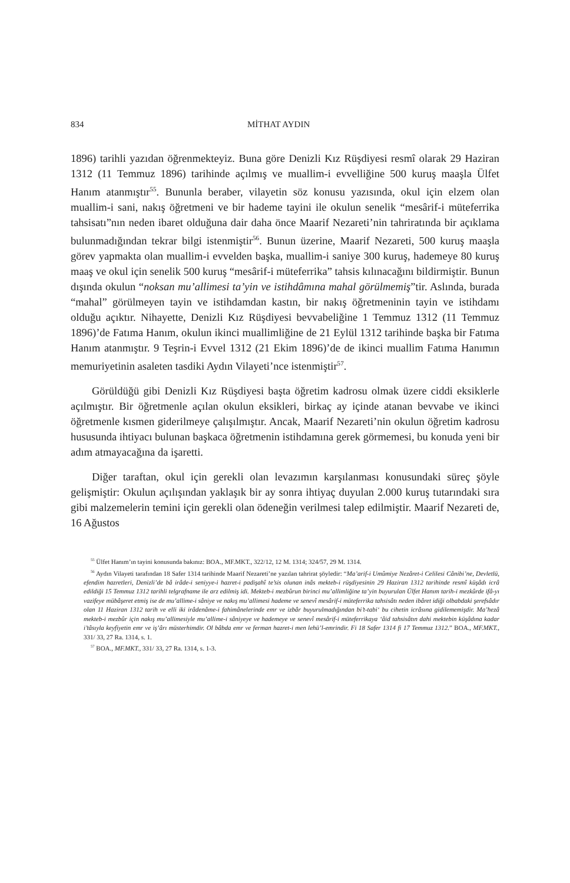834 MİTHAT AYDIN
1896) tarihli yazıdan öğrenmekteyiz. Buna göre Denizli Kız Rüşdiyesi resmî olarak 29 Haziran 1312 (11 Temmuz 1896) tarihinde açılmış ve muallim-i evvelliğine 500 kuruş maaşla Ülfet Hanım atanmıştır<sup>55</sup>. Bununla beraber, vilayetin söz konusu yazısında, okul için elzem olan muallim-i sani, nakış öğretmeni ve bir hademe tayini ile okulun senelik “mesârif-i müteferrika tahsisatı”nın neden ibaret olduğuna dair daha önce Maarif Nezareti’nin tahriratında bir açıklama bulunmadığından tekrar bilgi istenmiştir<sup>56</sup>. Bunun üzerine, Maarif Nezareti, 500 kuruş maaşla görev yapmakta olan muallim-i evvelden başka, muallim-i saniye 300 kuruş, hademeye 80 kuruş maaş ve okul için senelik 500 kuruş “mesârif-i müteferrika” tahsis kılınacağını bildirmiştir. Bunun dışında okulun “noksan mu’allimesi ta’yin ve istihdâmına mahal görülmemiş”tir. Aslında, burada “mahal” görülmeyen tayin ve istihdamdan kastın, bir nakış öğretmeninin tayin ve istihdamı olduğu açıktır. Nihayette, Denizli Kız Rüşdiyesi bevvabeliğine 1 Temmuz 1312 (11 Temmuz 1896)’de Fatıma Hanım, okulun ikinci muallimliğine de 21 Eylül 1312 tarihinde başka bir Fatıma Hanım atanmıştır. 9 Teşrin-i Evvel 1312 (21 Ekim 1896)’de de ikinci muallim Fatıma Hanımın memuriyetinin asaleten tasdiki Aydın Vilayeti’nce istenmiştir<sup>57</sup>.
Görüldüğü gibi Denizli Kız Rüşdiyesi başta öğretim kadrosu olmak üzere ciddi eksiklerle açılmıştır. Bir öğretmenle açılan okulun eksikleri, birkaç ay içinde atanan bevvabe ve ikinci öğretmenle kısmen giderilmeye çalışılmıştır. Ancak, Maarif Nezareti’nin okulun öğretim kadrosu hususunda ihtiyacı bulunan başkaca öğretmenin istihdamına gerek görmemesi, bu konuda yeni bir adım atmayacağına da işaretti.
Diğer taraftan, okul için gerekli olan levazımın karşılanması konusundaki süreç şöyle gelişmiştir: Okulun açılışından yaklaşık bir ay sonra ihtiyaç duyulan 2.000 kuruş tutarındaki sıra gibi malzemelerin temini için gerekli olan ödeneğin verilmesi talep edilmiştir. Maarif Nezareti de, 16 Ağustos
<sup>55</sup> Ülfet Hanım’ın tayini konusunda bakınız: BOA., MF.MKT., 322/12, 12 M. 1314; 324/57, 29 M. 1314.
<sup>56</sup> Aydın Vilayeti tarafından 18 Safer 1314 tarihinde Maarif Nezareti’ne yazılan tahrirat şöyledir: “Ma’arif-i Umûmiye Nezâret-i Celilesi Cânibi’ne, Devletlü, efendim hazretleri, Denizli’de bâ irâde-i seniyye-i hazret-i padişahî te’sis olunan inâs mekteb-i rüşdiyesinin 29 Haziran 1312 tarihinde resmî küşâdı icrâ edildiği 15 Temmuz 1312 tarihli telgrafname ile arz edilmiş idi. Mekteb-i mezbûrun birinci mu’allimliğine ta’yin buyurulan Ülfet Hanım tarih-i mezkûrde ifâ-yı vazifeye mübâşeret etmiş ise de mu’allime-i sâniye ve nakış mu’allimesi hademe ve senevî mesârif-i müteferrika tahsisâtı neden ibâret idiği olbabdaki şerefsâdır olan 11 Haziran 1312 tarih ve elli iki irâdenâme-i fahimânelerinde emr ve izbâr buyurulmadığından bi’t-tabi‘ bu cihetin icrâsına gidilememişdir. Ma’hezâ mekteb-i mezbûr için nakış mu’allimesiyle mu’allime-i sâniyeye ve hademeye ve senevî mesârif-i müteferrikaya ‘âid tahsisâtın dahi mektebin küşâdına kadar i’tâsıyla keyfiyetin emr ve iş’ârı müsterhimdir. Ol bâbda emr ve ferman hazret-i men lehü’l-emrindir. Fi 18 Safer 1314 fi 17 Temmuz 1312.” BOA., MF.MKT., 331/ 33, 27 Ra. 1314, s. 1.
<sup>57</sup> BOA., MF.MKT., 331/ 33, 27 Ra. 1314, s. 1-3.